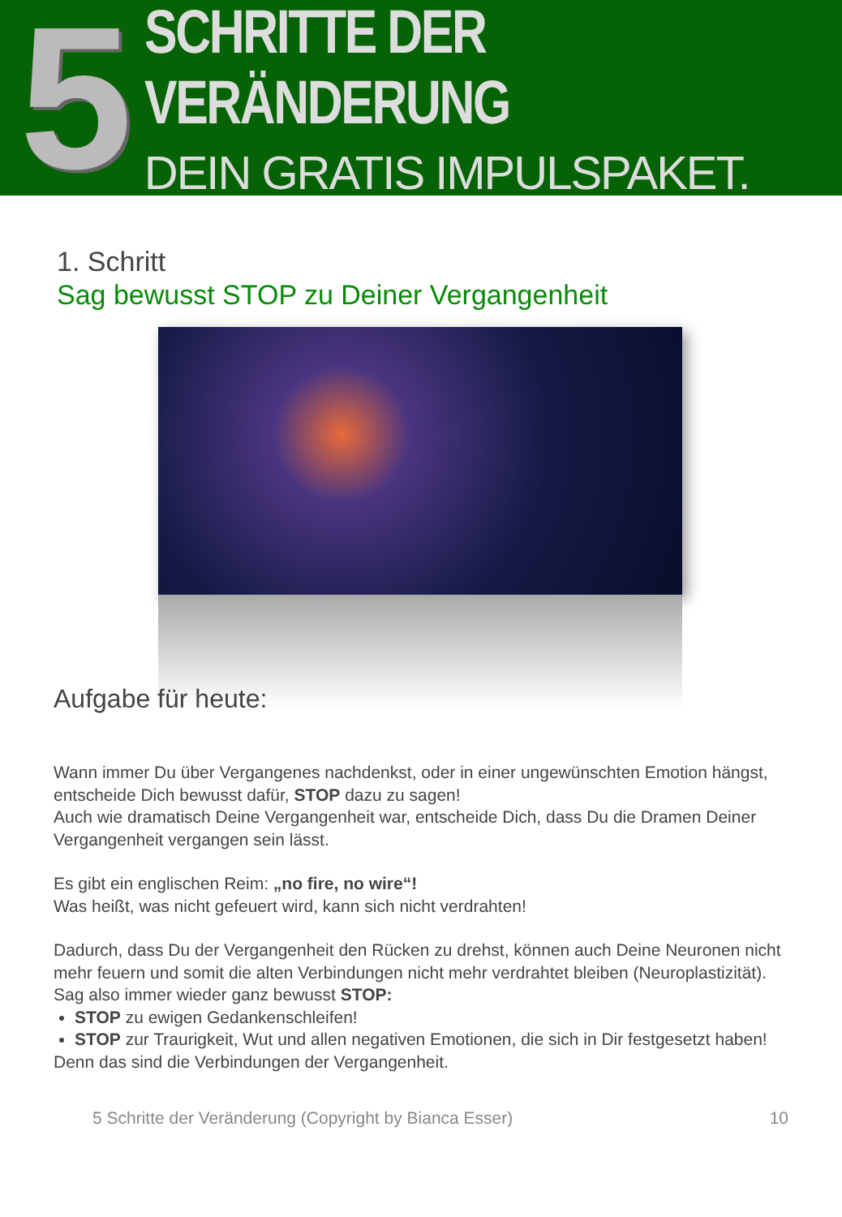5
SCHRITTE DER VERÄNDERUNG
DEIN GRATIS IMPULSPAKET.
1. Schritt
Sag bewusst STOP zu Deiner Vergangenheit
Aufgabe für heute:
Wann immer Du über Vergangenes nachdenkst, oder in einer ungewünschten Emotion hängst, entscheide Dich bewusst dafür, STOP dazu zu sagen!
Auch wie dramatisch Deine Vergangenheit war, entscheide Dich, dass Du die Dramen Deiner Vergangenheit vergangen sein lässt.
Es gibt ein englischen Reim: „no fire, no wire“!
Was heißt, was nicht gefeuert wird, kann sich nicht verdrahten!
Dadurch, dass Du der Vergangenheit den Rücken zu drehst, können auch Deine Neuronen nicht mehr feuern und somit die alten Verbindungen nicht mehr verdrahtet bleiben (Neuroplastizität). Sag also immer wieder ganz bewusst STOP:
STOP zu ewigen Gedankenschleifen!
STOP zur Traurigkeit, Wut und allen negativen Emotionen, die sich in Dir festgesetzt haben!
Denn das sind die Verbindungen der Vergangenheit.
5 Schritte der Veränderung (Copyright by Bianca Esser) 10